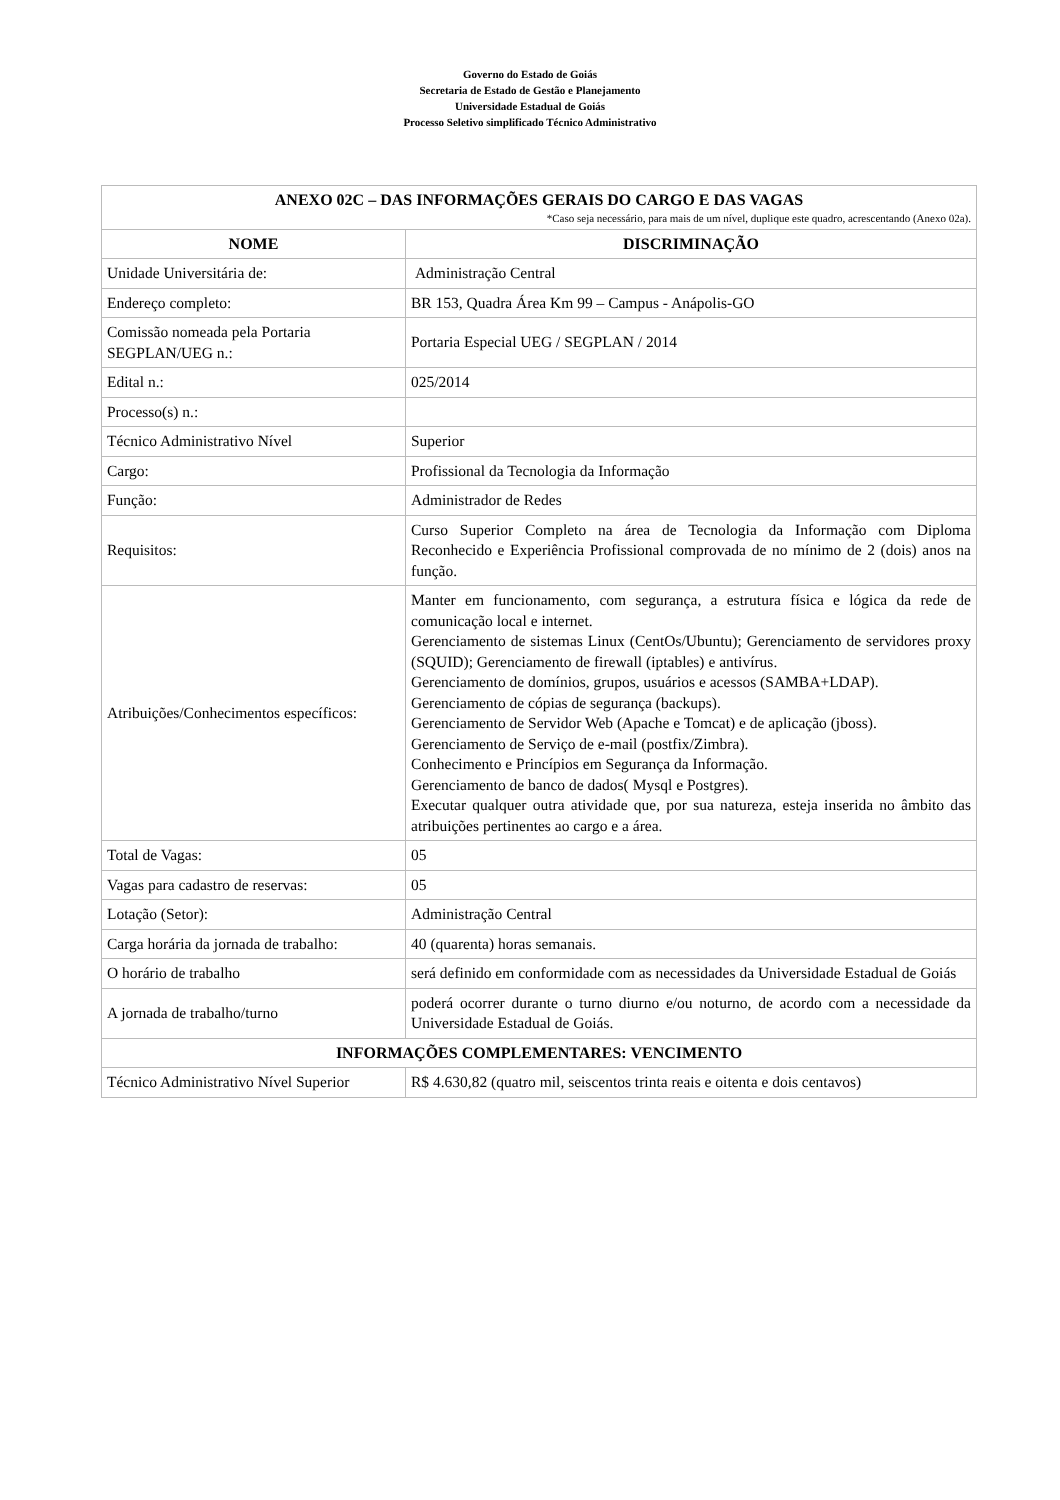Governo do Estado de Goiás
Secretaria de Estado de Gestão e Planejamento
Universidade Estadual de Goiás
Processo Seletivo simplificado Técnico Administrativo
| ANEXO 02C – DAS INFORMAÇÕES GERAIS DO CARGO E DAS VAGAS *Caso seja necessário, para mais de um nível, duplique este quadro, acrescentando (Anexo 02a). | |
| --- | --- |
| NOME | DISCRIMINAÇÃO |
| Unidade Universitária de: | Administração Central |
| Endereço completo: | BR 153, Quadra Área Km 99 – Campus - Anápolis-GO |
| Comissão nomeada pela Portaria SEGPLAN/UEG n.: | Portaria Especial UEG / SEGPLAN / 2014 |
| Edital n.: | 025/2014 |
| Processo(s) n.: | |
| Técnico Administrativo Nível | Superior |
| Cargo: | Profissional da Tecnologia da Informação |
| Função: | Administrador de Redes |
| Requisitos: | Curso Superior Completo na área de Tecnologia da Informação com Diploma Reconhecido e Experiência Profissional comprovada de no mínimo de 2 (dois) anos na função. |
| Atribuições/Conhecimentos específicos: | Manter em funcionamento, com segurança, a estrutura física e lógica da rede de comunicação local e internet. Gerenciamento de sistemas Linux (CentOs/Ubuntu); Gerenciamento de servidores proxy (SQUID); Gerenciamento de firewall (iptables) e antivírus. Gerenciamento de domínios, grupos, usuários e acessos (SAMBA+LDAP). Gerenciamento de cópias de segurança (backups). Gerenciamento de Servidor Web (Apache e Tomcat) e de aplicação (jboss). Gerenciamento de Serviço de e-mail (postfix/Zimbra). Conhecimento e Princípios em Segurança da Informação. Gerenciamento de banco de dados( Mysql e Postgres). Executar qualquer outra atividade que, por sua natureza, esteja inserida no âmbito das atribuições pertinentes ao cargo e a área. |
| Total de Vagas: | 05 |
| Vagas para cadastro de reservas: | 05 |
| Lotação (Setor): | Administração Central |
| Carga horária da jornada de trabalho: | 40 (quarenta) horas semanais. |
| O horário de trabalho | será definido em conformidade com as necessidades da Universidade Estadual de Goiás |
| A jornada de trabalho/turno | poderá ocorrer durante o turno diurno e/ou noturno, de acordo com a necessidade da Universidade Estadual de Goiás. |
| INFORMAÇÕES COMPLEMENTARES: VENCIMENTO | |
| Técnico Administrativo Nível Superior | R$ 4.630,82 (quatro mil, seiscentos trinta reais e oitenta e dois centavos) |